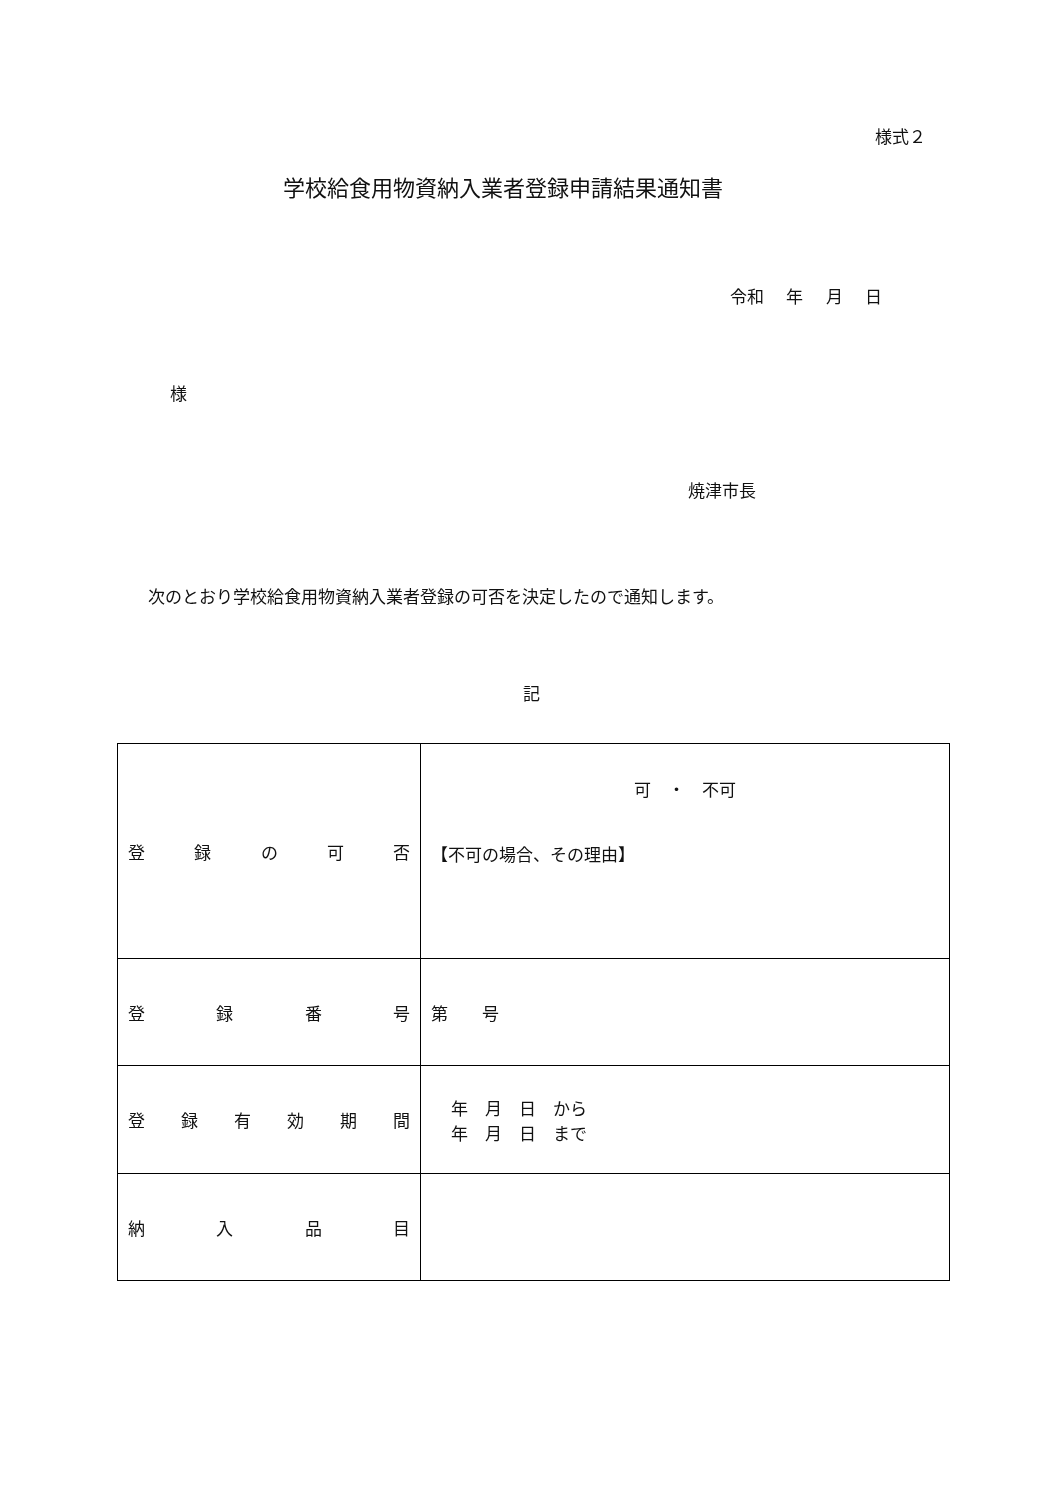様式２
学校給食用物資納入業者登録申請結果通知書
令和　 年　 月　 日
様
焼津市長
次のとおり学校給食用物資納入業者登録の可否を決定したので通知します。
記
| 登 録 の 可 否 | 可 ・ 不可 【不可の場合、その理由】 |
| 登 録 番 号 | 第 号 |
| 登 録 有 効 期 間 | 年 月 日 から 年 月 日 まで |
| 納 入 品 目 | |